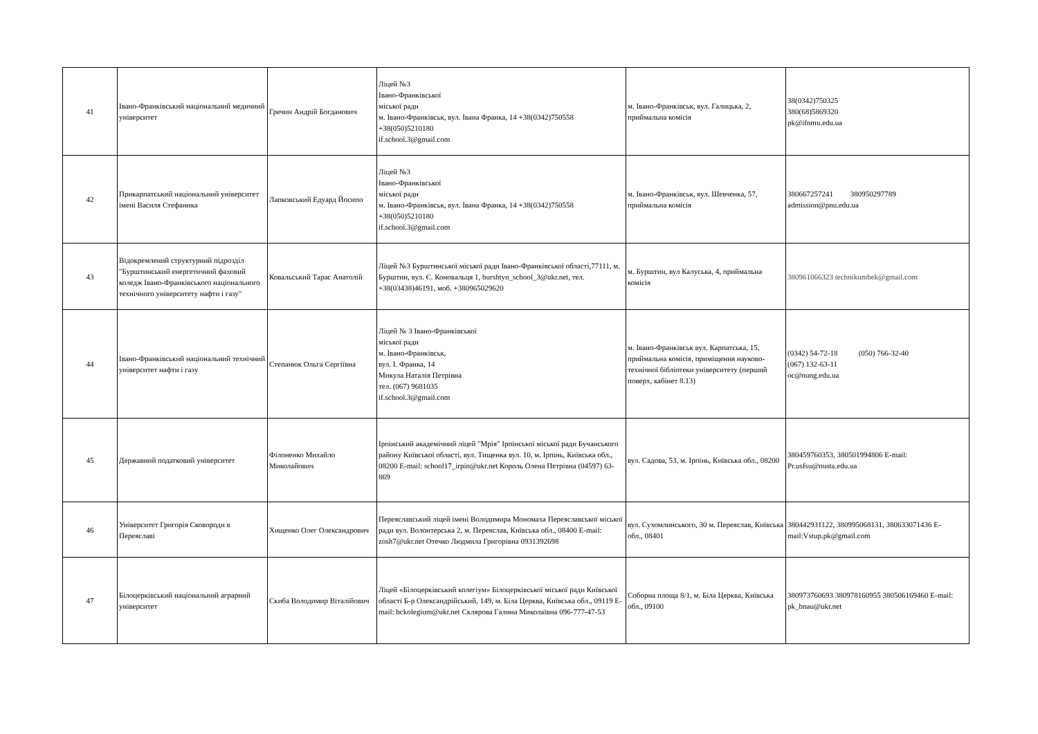| 41 | Івано-Франківський національний медичний університет | Гречин Андрій Богданович | Ліцей №3 Івано-Франківської міської ради м. Івано-Франківськ, вул. Івана Франка, 14 +38(0342)750558 +38(050)5210180 if.school.3@gmail.com | м. Івано-Франківськ, вул. Галицька, 2, приймальна комісія | 38(0342)750325 380(68)5869320 pk@ifnmu.edu.ua |
| 42 | Прикарпатський національний університет імені Василя Стефаника | Лапковський Едуард Йосипо | Ліцей №3 Івано-Франківської міської ради м. Івано-Франківськ, вул. Івана Франка, 14 +38(0342)750558 +38(050)5210180 if.school.3@gmail.com | м. Івано-Франківськ, вул. Шевченка, 57, приймальна комісія | 380667257241 380950297789 admission@pnu.edu.ua |
| 43 | Відокремлений структурний підрозділ "Бурштинський енергетичний фаховий коледж Івано-Франківського національного технічного університету нафти і газу" | Ковальський Тарас Анатолій | Ліцей №3 Бурштинської міської ради Івано-Франківської області,77111, м. Бурштин, вул. Є. Коновальця 1, burshtyn_school_3@ukr.net, тел. +38(03438)46191, моб. +380965029620 | м. Бурштин, вул Калуська, 4, приймальна комісія | 380961066323 technikumbek@gmail.com |
| 44 | Івано-Франківський національний технічний університет нафти і газу | Степанюк Ольга Сергіївна | Ліцей № 3 Івано-Франківської міської ради м. Івано-Франківськ, вул. І. Франка, 14 Микула Наталія Петрівна тел. (067) 9681035 if.school.3@gmail.com | м. Івано-Франківськ вул. Карпатська, 15, приймальна комісія, приміщення науково-технічної бібліотеки університету (перший поверх, кабінет 8.13) | (0342) 54-72-18 (050) 766-32-40 (067) 132-63-11 oc@nung.edu.ua |
| 45 | Державний податковий університет | Філоненко Михайло Миколайович | Ірпінський академічний ліцей "Мрія" Ірпінської міської ради Бучанського району Київської області, вул. Тищенка вул. 10, м. Ірпінь, Київська обл., 08200 E-mail: school17_irpin@ukr.net Король Олена Петрівна (04597) 63-869 | вул. Садова, 53, м. Ірпінь, Київська обл., 08200 | 380459760353, 380501994806 E-mail: Pr.usfsu@nusta.edu.ua |
| 46 | Університет Григорія Сковороди в Переяславі | Хищенко Олег Олександрович | Переяславський ліцей імені Володимира Мономаха Переяславської міської ради вул. Волонтерська 2, м. Переяслав, Київська обл., 08400 E-mail: zosh7@ukr.net Отечко Людмила Григорівна 0931392698 | вул. Сухомлинського, 30 м. Переяслав, Київська обл., 08401 | 380442931122, 380995068131, 380633071436 E-mail:Vstup.pk@gmail.com |
| 47 | Білоцерківський національний аграрний університет | Скиба Володимир Віталійович | Ліцей «Білоцерківський колегіум» Білоцерківської міської ради Київської області Б-р Олександрійський, 149, м. Біла Церква, Київська обл., 09119 E-mail: bckolegium@ukr.net Склярова Галина Миколаївна 096-777-47-53 | Соборна площа 8/1, м. Біла Церква, Київська обл., 09100 | 380973760693 380978160955 380506169460 E-mail: pk_bnau@ukr.net |